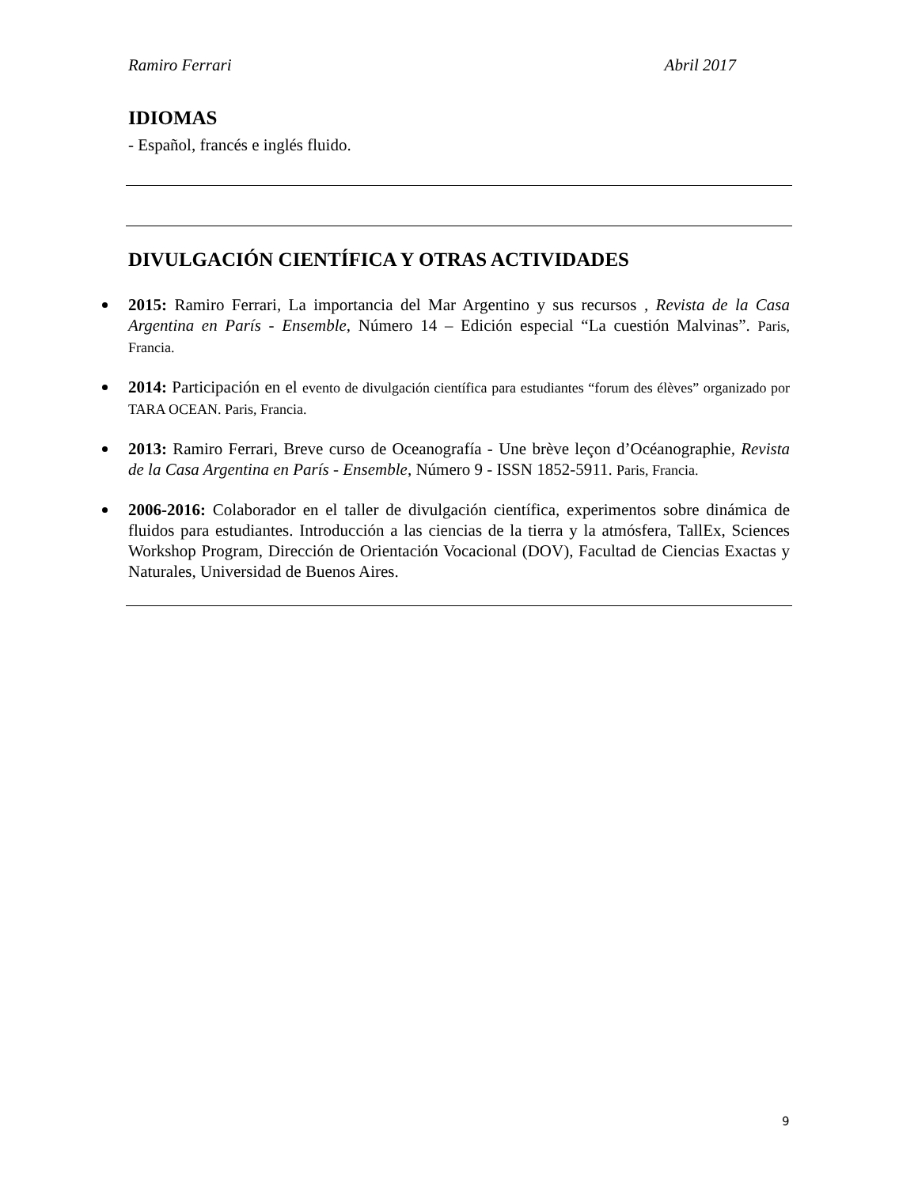Ramiro Ferrari Abril 2017
IDIOMAS
- Español, francés e inglés fluido.
DIVULGACIÓN CIENTÍFICA Y OTRAS ACTIVIDADES
2015: Ramiro Ferrari, La importancia del Mar Argentino y sus recursos , Revista de la Casa Argentina en París - Ensemble, Número 14 – Edición especial “La cuestión Malvinas”. Paris, Francia.
2014: Participación en el evento de divulgación científica para estudiantes “forum des élèves” organizado por TARA OCEAN. Paris, Francia.
2013: Ramiro Ferrari, Breve curso de Oceanografía - Une brève leçon d’Océanographie, Revista de la Casa Argentina en París - Ensemble, Número 9 - ISSN 1852-5911. Paris, Francia.
2006-2016: Colaborador en el taller de divulgación científica, experimentos sobre dinámica de fluidos para estudiantes. Introducción a las ciencias de la tierra y la atmósfera, TallEx, Sciences Workshop Program, Dirección de Orientación Vocacional (DOV), Facultad de Ciencias Exactas y Naturales, Universidad de Buenos Aires.
9